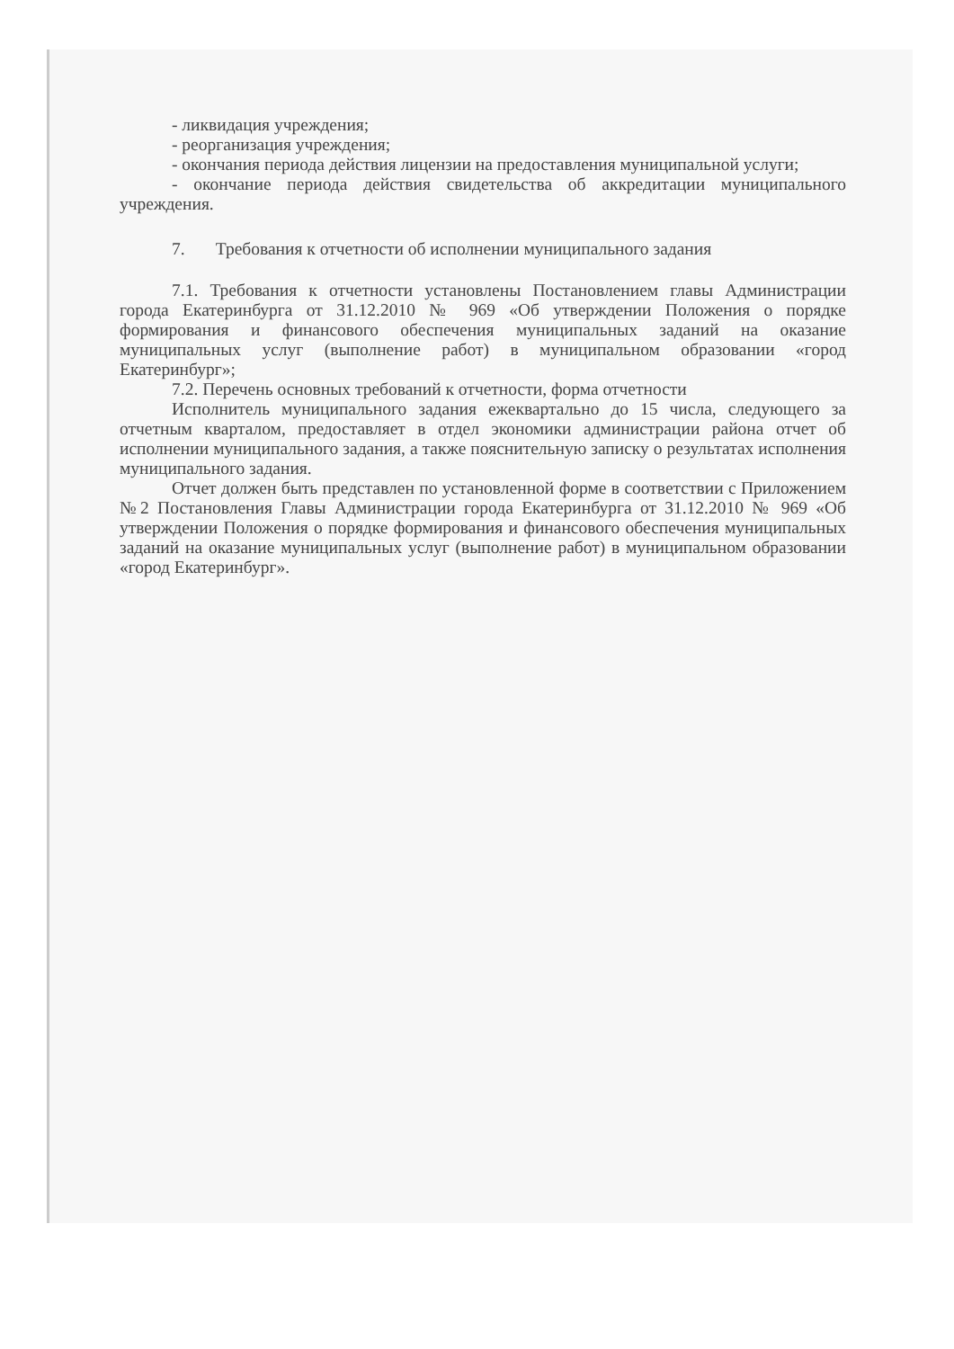- ликвидация учреждения;
- реорганизация учреждения;
- окончания периода действия лицензии на предоставления муниципальной услуги;
- окончание периода действия свидетельства об аккредитации муниципального учреждения.
7. Требования к отчетности об исполнении муниципального задания
7.1. Требования к отчетности установлены Постановлением главы Администрации города Екатеринбурга от 31.12.2010 № 969 «Об утверждении Положения о порядке формирования и финансового обеспечения муниципальных заданий на оказание муниципальных услуг (выполнение работ) в муниципальном образовании «город Екатеринбург»;
7.2. Перечень основных требований к отчетности, форма отчетности
Исполнитель муниципального задания ежеквартально до 15 числа, следующего за отчетным кварталом, предоставляет в отдел экономики администрации района отчет об исполнении муниципального задания, а также пояснительную записку о результатах исполнения муниципального задания.
Отчет должен быть представлен по установленной форме в соответствии с Приложением №2 Постановления Главы Администрации города Екатеринбурга от 31.12.2010 № 969 «Об утверждении Положения о порядке формирования и финансового обеспечения муниципальных заданий на оказание муниципальных услуг (выполнение работ) в муниципальном образовании «город Екатеринбург».